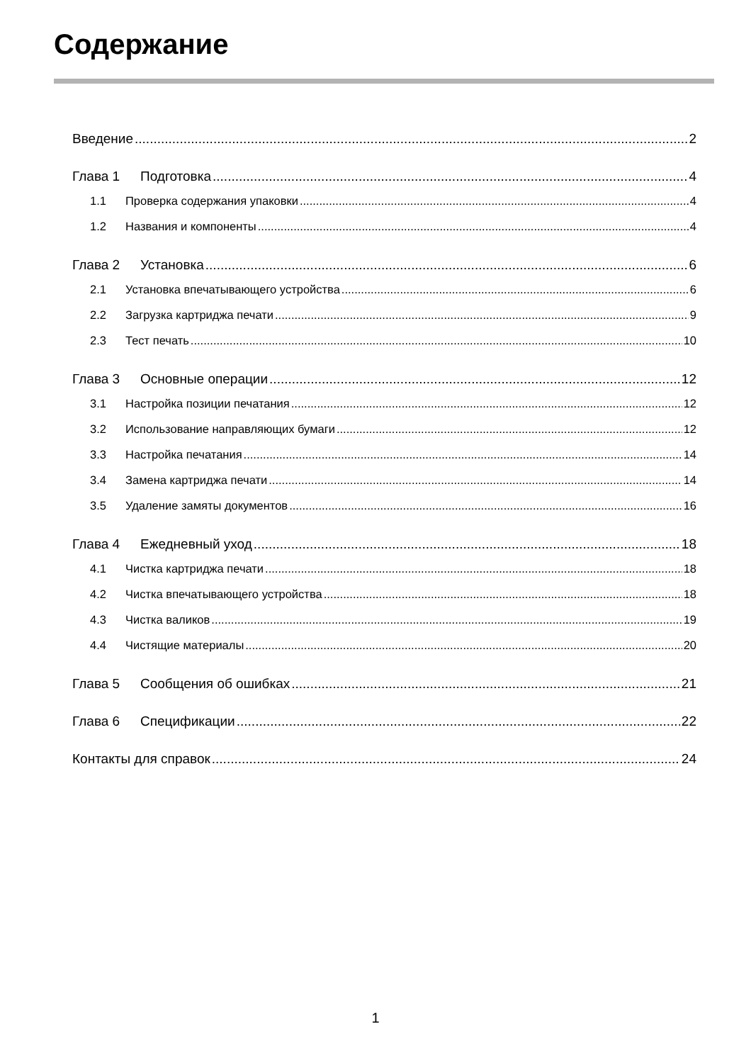Содержание
Введение 2
Глава 1 Подготовка 4
1.1 Проверка содержания упаковки 4
1.2 Названия и компоненты 4
Глава 2 Установка 6
2.1 Установка впечатывающего устройства 6
2.2 Загрузка картриджа печати 9
2.3 Тест печать 10
Глава 3 Основные операции 12
3.1 Настройка позиции печатания 12
3.2 Использование направляющих бумаги 12
3.3 Настройка печатания 14
3.4 Замена картриджа печати 14
3.5 Удаление замяты документов 16
Глава 4 Ежедневный уход 18
4.1 Чистка картриджа печати 18
4.2 Чистка впечатывающего устройства 18
4.3 Чистка валиков 19
4.4 Чистящие материалы 20
Глава 5 Сообщения об ошибках 21
Глава 6 Спецификации 22
Контакты для справок 24
1